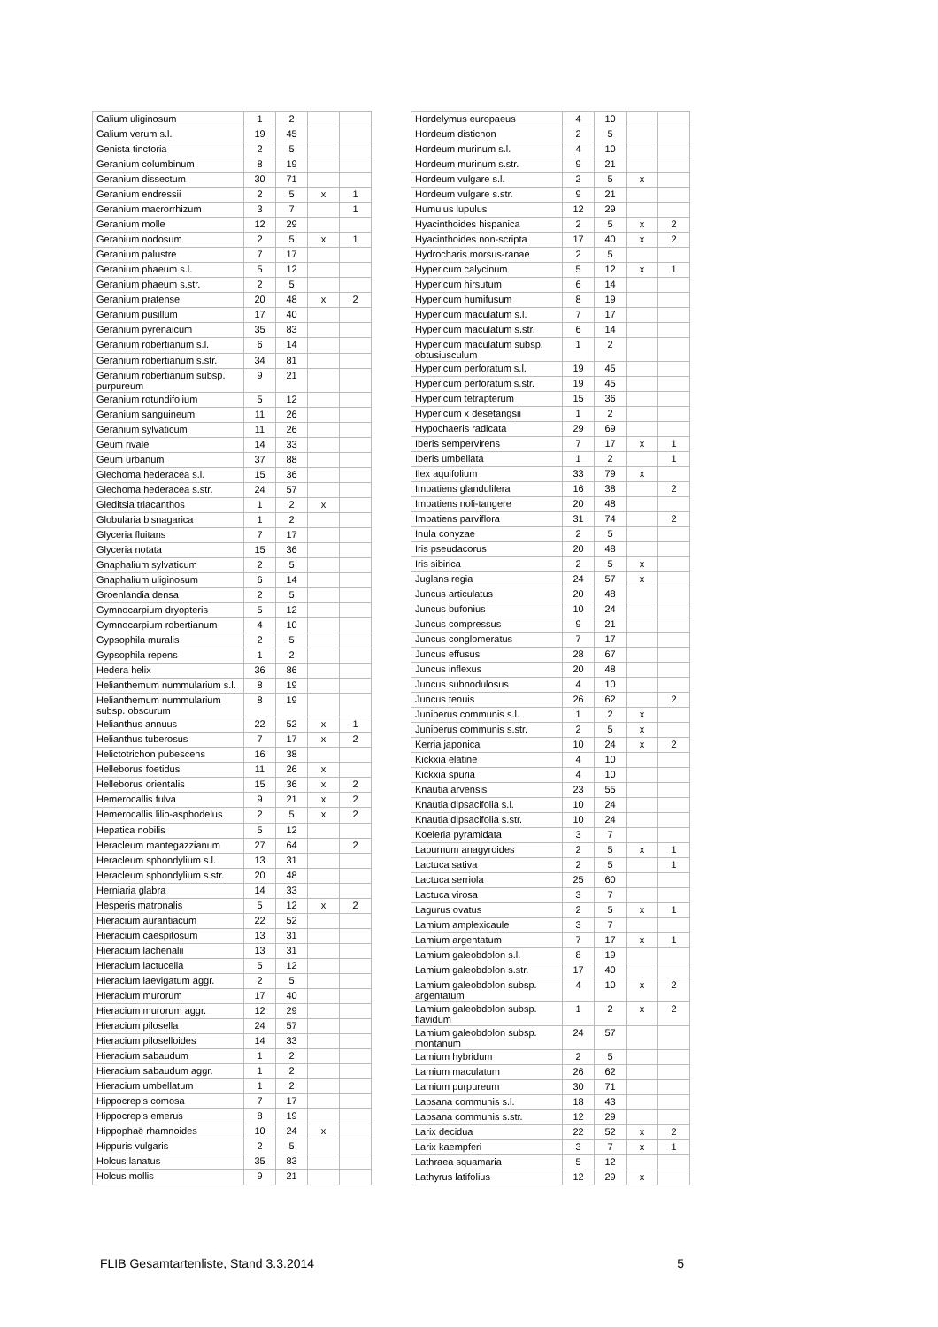| Galium uliginosum | 1 | 2 | | |
| Galium verum s.l. | 19 | 45 | | |
| Genista tinctoria | 2 | 5 | | |
| Geranium columbinum | 8 | 19 | | |
| Geranium dissectum | 30 | 71 | | |
| Geranium endressii | 2 | 5 | x | 1 |
| Geranium macrorrhizum | 3 | 7 | | 1 |
| Geranium molle | 12 | 29 | | |
| Geranium nodosum | 2 | 5 | x | 1 |
| Geranium palustre | 7 | 17 | | |
| Geranium phaeum s.l. | 5 | 12 | | |
| Geranium phaeum s.str. | 2 | 5 | | |
| Geranium pratense | 20 | 48 | x | 2 |
| Geranium pusillum | 17 | 40 | | |
| Geranium pyrenaicum | 35 | 83 | | |
| Geranium robertianum s.l. | 6 | 14 | | |
| Geranium robertianum s.str. | 34 | 81 | | |
| Geranium robertianum subsp. purpureum | 9 | 21 | | |
| Geranium rotundifolium | 5 | 12 | | |
| Geranium sanguineum | 11 | 26 | | |
| Geranium sylvaticum | 11 | 26 | | |
| Geum rivale | 14 | 33 | | |
| Geum urbanum | 37 | 88 | | |
| Glechoma hederacea s.l. | 15 | 36 | | |
| Glechoma hederacea s.str. | 24 | 57 | | |
| Gleditsia triacanthos | 1 | 2 | x | |
| Globularia bisnagarica | 1 | 2 | | |
| Glyceria fluitans | 7 | 17 | | |
| Glyceria notata | 15 | 36 | | |
| Gnaphalium sylvaticum | 2 | 5 | | |
| Gnaphalium uliginosum | 6 | 14 | | |
| Groenlandia densa | 2 | 5 | | |
| Gymnocarpium dryopteris | 5 | 12 | | |
| Gymnocarpium robertianum | 4 | 10 | | |
| Gypsophila muralis | 2 | 5 | | |
| Gypsophila repens | 1 | 2 | | |
| Hedera helix | 36 | 86 | | |
| Helianthemum nummularium s.l. | 8 | 19 | | |
| Helianthemum nummularium subsp. obscurum | 8 | 19 | | |
| Helianthus annuus | 22 | 52 | x | 1 |
| Helianthus tuberosus | 7 | 17 | x | 2 |
| Helictotrichon pubescens | 16 | 38 | | |
| Helleborus foetidus | 11 | 26 | x | |
| Helleborus orientalis | 15 | 36 | x | 2 |
| Hemerocallis fulva | 9 | 21 | x | 2 |
| Hemerocallis lilio-asphodelus | 2 | 5 | x | 2 |
| Hepatica nobilis | 5 | 12 | | |
| Heracleum mantegazzianum | 27 | 64 | | 2 |
| Heracleum sphondylium s.l. | 13 | 31 | | |
| Heracleum sphondylium s.str. | 20 | 48 | | |
| Herniaria glabra | 14 | 33 | | |
| Hesperis matronalis | 5 | 12 | x | 2 |
| Hieracium aurantiacum | 22 | 52 | | |
| Hieracium caespitosum | 13 | 31 | | |
| Hieracium lachenalii | 13 | 31 | | |
| Hieracium lactucella | 5 | 12 | | |
| Hieracium laevigatum aggr. | 2 | 5 | | |
| Hieracium murorum | 17 | 40 | | |
| Hieracium murorum aggr. | 12 | 29 | | |
| Hieracium pilosella | 24 | 57 | | |
| Hieracium piloselloides | 14 | 33 | | |
| Hieracium sabaudum | 1 | 2 | | |
| Hieracium sabaudum aggr. | 1 | 2 | | |
| Hieracium umbellatum | 1 | 2 | | |
| Hippocrepis comosa | 7 | 17 | | |
| Hippocrepis emerus | 8 | 19 | | |
| Hippophaë rhamnoides | 10 | 24 | x | |
| Hippuris vulgaris | 2 | 5 | | |
| Holcus lanatus | 35 | 83 | | |
| Holcus mollis | 9 | 21 | | |
| Hordelymus europaeus | 4 | 10 | | |
| Hordeum distichon | 2 | 5 | | |
| Hordeum murinum s.l. | 4 | 10 | | |
| Hordeum murinum s.str. | 9 | 21 | | |
| Hordeum vulgare s.l. | 2 | 5 | x | |
| Hordeum vulgare s.str. | 9 | 21 | | |
| Humulus lupulus | 12 | 29 | | |
| Hyacinthoides hispanica | 2 | 5 | x | 2 |
| Hyacinthoides non-scripta | 17 | 40 | x | 2 |
| Hydrocharis morsus-ranae | 2 | 5 | | |
| Hypericum calycinum | 5 | 12 | x | 1 |
| Hypericum hirsutum | 6 | 14 | | |
| Hypericum humifusum | 8 | 19 | | |
| Hypericum maculatum s.l. | 7 | 17 | | |
| Hypericum maculatum s.str. | 6 | 14 | | |
| Hypericum maculatum subsp. obtusiusculum | 1 | 2 | | |
| Hypericum perforatum s.l. | 19 | 45 | | |
| Hypericum perforatum s.str. | 19 | 45 | | |
| Hypericum tetrapterum | 15 | 36 | | |
| Hypericum x desetangsii | 1 | 2 | | |
| Hypochaeris radicata | 29 | 69 | | |
| Iberis sempervirens | 7 | 17 | x | 1 |
| Iberis umbellata | 1 | 2 | | 1 |
| Ilex aquifolium | 33 | 79 | x | |
| Impatiens glandulifera | 16 | 38 | | 2 |
| Impatiens noli-tangere | 20 | 48 | | |
| Impatiens parviflora | 31 | 74 | | 2 |
| Inula conyzae | 2 | 5 | | |
| Iris pseudacorus | 20 | 48 | | |
| Iris sibirica | 2 | 5 | x | |
| Juglans regia | 24 | 57 | x | |
| Juncus articulatus | 20 | 48 | | |
| Juncus bufonius | 10 | 24 | | |
| Juncus compressus | 9 | 21 | | |
| Juncus conglomeratus | 7 | 17 | | |
| Juncus effusus | 28 | 67 | | |
| Juncus inflexus | 20 | 48 | | |
| Juncus subnodulosus | 4 | 10 | | |
| Juncus tenuis | 26 | 62 | | 2 |
| Juniperus communis s.l. | 1 | 2 | x | |
| Juniperus communis s.str. | 2 | 5 | x | |
| Kerria japonica | 10 | 24 | x | 2 |
| Kickxia elatine | 4 | 10 | | |
| Kickxia spuria | 4 | 10 | | |
| Knautia arvensis | 23 | 55 | | |
| Knautia dipsacifolia s.l. | 10 | 24 | | |
| Knautia dipsacifolia s.str. | 10 | 24 | | |
| Koeleria pyramidata | 3 | 7 | | |
| Laburnum anagyroides | 2 | 5 | x | 1 |
| Lactuca sativa | 2 | 5 | | 1 |
| Lactuca serriola | 25 | 60 | | |
| Lactuca virosa | 3 | 7 | | |
| Lagurus ovatus | 2 | 5 | x | 1 |
| Lamium amplexicaule | 3 | 7 | | |
| Lamium argentatum | 7 | 17 | x | 1 |
| Lamium galeobdolon s.l. | 8 | 19 | | |
| Lamium galeobdolon s.str. | 17 | 40 | | |
| Lamium galeobdolon subsp. argentatum | 4 | 10 | x | 2 |
| Lamium galeobdolon subsp. flavidum | 1 | 2 | x | 2 |
| Lamium galeobdolon subsp. montanum | 24 | 57 | | |
| Lamium hybridum | 2 | 5 | | |
| Lamium maculatum | 26 | 62 | | |
| Lamium purpureum | 30 | 71 | | |
| Lapsana communis s.l. | 18 | 43 | | |
| Lapsana communis s.str. | 12 | 29 | | |
| Larix decidua | 22 | 52 | x | 2 |
| Larix kaempferi | 3 | 7 | x | 1 |
| Lathraea squamaria | 5 | 12 | | |
| Lathyrus latifolius | 12 | 29 | x | |
FLIB Gesamtartenliste, Stand 3.3.2014 5